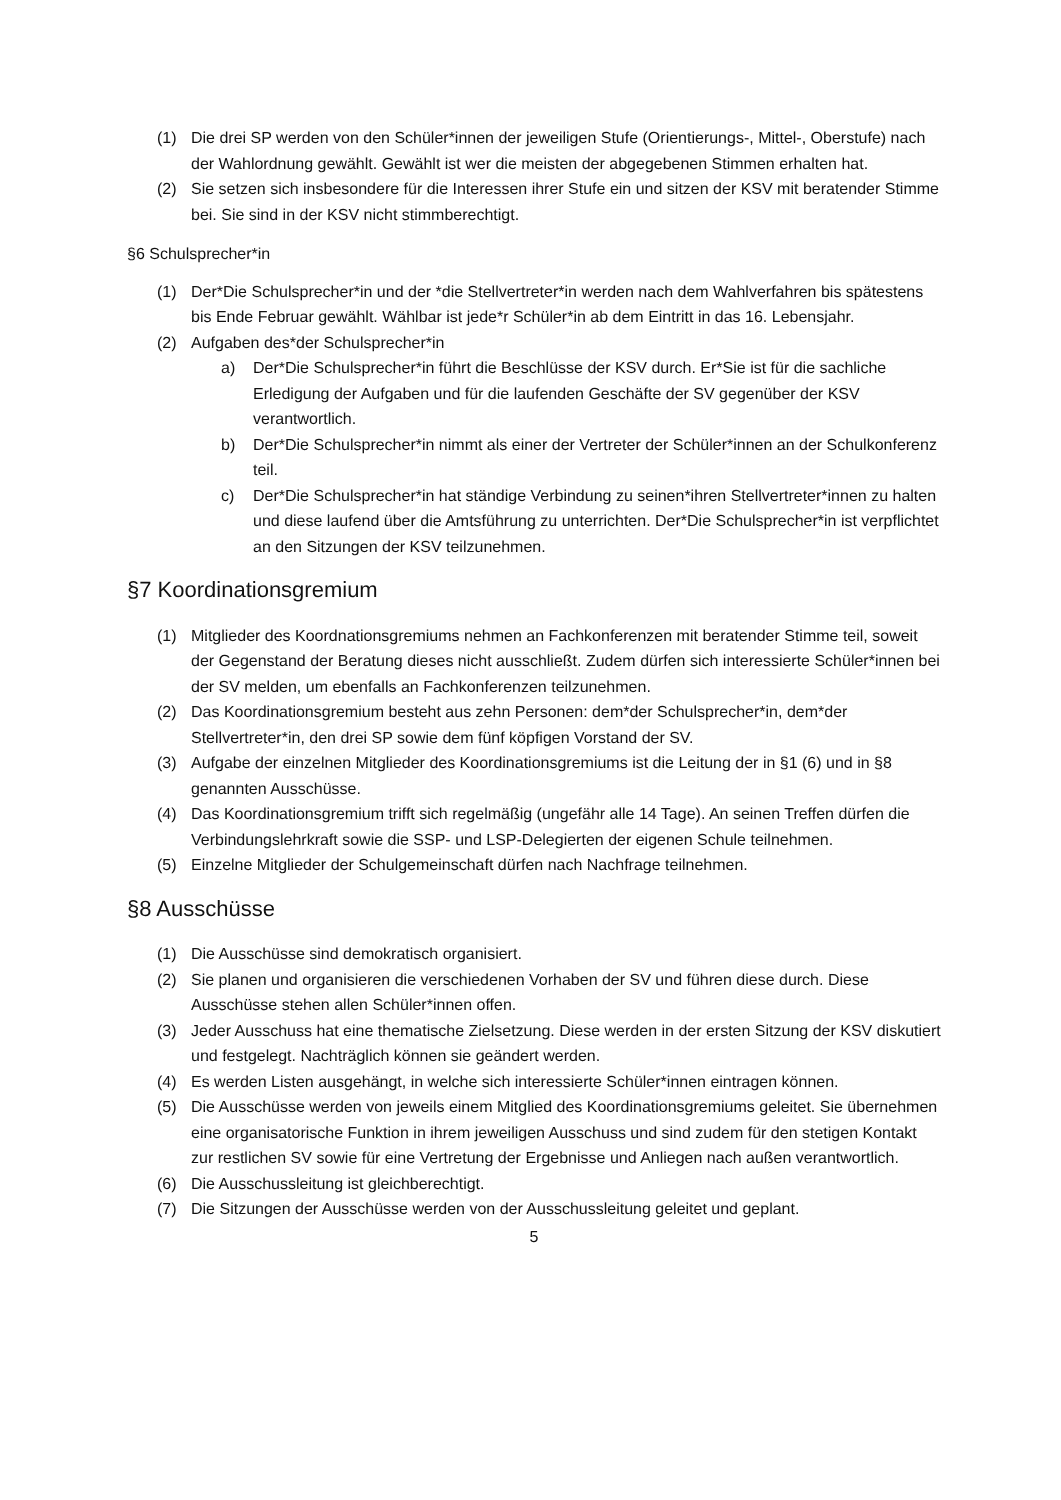(1) Die drei SP werden von den Schüler*innen der jeweiligen Stufe (Orientierungs-, Mittel-, Oberstufe) nach der Wahlordnung gewählt. Gewählt ist wer die meisten der abgegebenen Stimmen erhalten hat.
(2) Sie setzen sich insbesondere für die Interessen ihrer Stufe ein und sitzen der KSV mit beratender Stimme bei. Sie sind in der KSV nicht stimmberechtigt.
§6 Schulsprecher*in
(1) Der*Die Schulsprecher*in und der *die Stellvertreter*in werden nach dem Wahlverfahren bis spätestens bis Ende Februar gewählt. Wählbar ist jede*r Schüler*in ab dem Eintritt in das 16. Lebensjahr.
(2) Aufgaben des*der Schulsprecher*in
a) Der*Die Schulsprecher*in führt die Beschlüsse der KSV durch. Er*Sie ist für die sachliche Erledigung der Aufgaben und für die laufenden Geschäfte der SV gegenüber der KSV verantwortlich.
b) Der*Die Schulsprecher*in nimmt als einer der Vertreter der Schüler*innen an der Schulkonferenz teil.
c) Der*Die Schulsprecher*in hat ständige Verbindung zu seinen*ihren Stellvertreter*innen zu halten und diese laufend über die Amtsführung zu unterrichten. Der*Die Schulsprecher*in ist verpflichtet an den Sitzungen der KSV teilzunehmen.
§7 Koordinationsgremium
(1) Mitglieder des Koordnationsgremiums nehmen an Fachkonferenzen mit beratender Stimme teil, soweit der Gegenstand der Beratung dieses nicht ausschließt. Zudem dürfen sich interessierte Schüler*innen bei der SV melden, um ebenfalls an Fachkonferenzen teilzunehmen.
(2) Das Koordinationsgremium besteht aus zehn Personen: dem*der Schulsprecher*in, dem*der Stellvertreter*in, den drei SP sowie dem fünf köpfigen Vorstand der SV.
(3) Aufgabe der einzelnen Mitglieder des Koordinationsgremiums ist die Leitung der in §1 (6) und in §8 genannten Ausschüsse.
(4) Das Koordinationsgremium trifft sich regelmäßig (ungefähr alle 14 Tage). An seinen Treffen dürfen die Verbindungslehrkraft sowie die SSP- und LSP-Delegierten der eigenen Schule teilnehmen.
(5) Einzelne Mitglieder der Schulgemeinschaft dürfen nach Nachfrage teilnehmen.
§8 Ausschüsse
(1) Die Ausschüsse sind demokratisch organisiert.
(2) Sie planen und organisieren die verschiedenen Vorhaben der SV und führen diese durch. Diese Ausschüsse stehen allen Schüler*innen offen.
(3) Jeder Ausschuss hat eine thematische Zielsetzung. Diese werden in der ersten Sitzung der KSV diskutiert und festgelegt. Nachträglich können sie geändert werden.
(4) Es werden Listen ausgehängt, in welche sich interessierte Schüler*innen eintragen können.
(5) Die Ausschüsse werden von jeweils einem Mitglied des Koordinationsgremiums geleitet. Sie übernehmen eine organisatorische Funktion in ihrem jeweiligen Ausschuss und sind zudem für den stetigen Kontakt zur restlichen SV sowie für eine Vertretung der Ergebnisse und Anliegen nach außen verantwortlich.
(6) Die Ausschussleitung ist gleichberechtigt.
(7) Die Sitzungen der Ausschüsse werden von der Ausschussleitung geleitet und geplant.
5